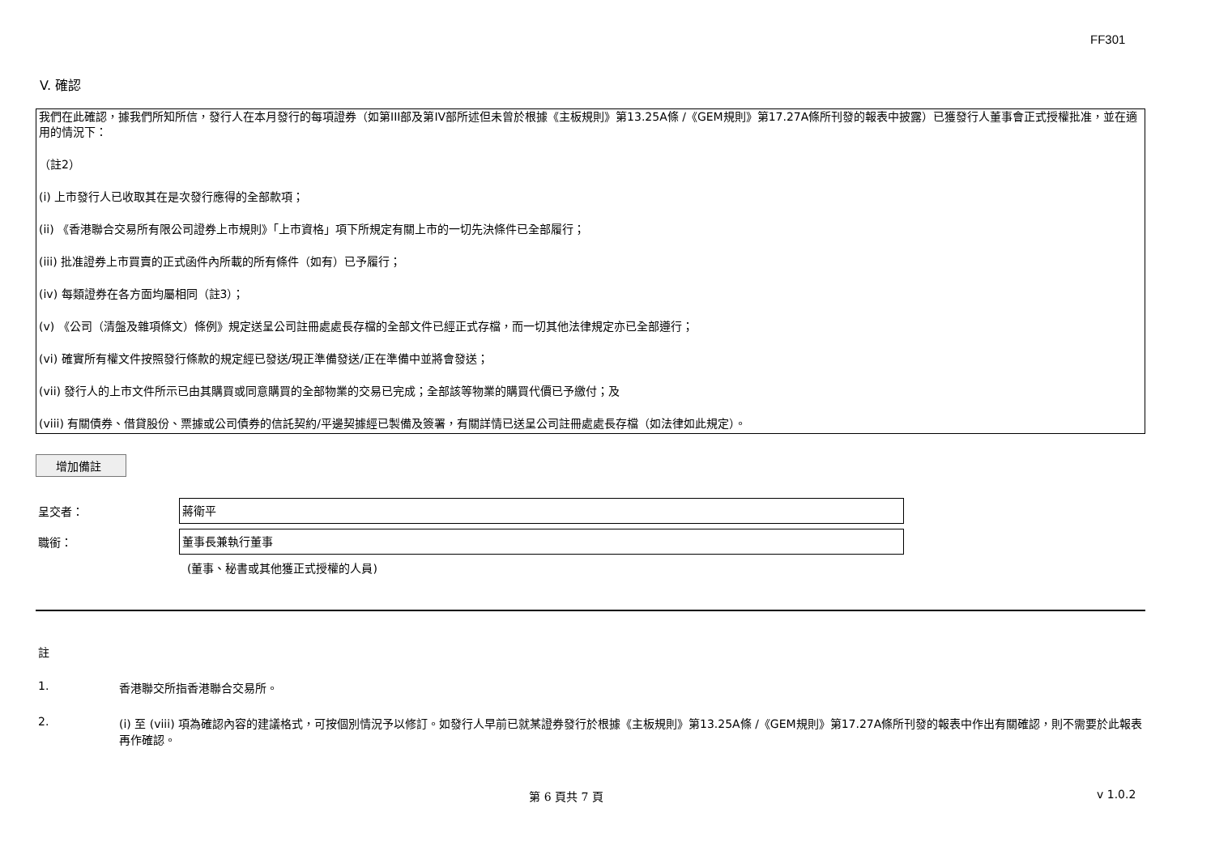FF301
V. 確認
我們在此確認，據我們所知所信，發行人在本月發行的每項證券（如第III部及第IV部所述但未曾於根據《主板規則》第13.25A條 /《GEM規則》第17.27A條所刊發的報表中披露）已獲發行人董事會正式授權批准，並在適用的情況下：
（註2）
(i) 上市發行人已收取其在是次發行應得的全部款項；
(ii) 《香港聯合交易所有限公司證券上市規則》「上市資格」項下所規定有關上市的一切先決條件已全部履行；
(iii) 批准證券上市買賣的正式函件內所載的所有條件（如有）已予履行；
(iv) 每類證券在各方面均屬相同（註3）；
(v) 《公司（清盤及雜項條文）條例》規定送呈公司註冊處處長存檔的全部文件已經正式存檔，而一切其他法律規定亦已全部遵行；
(vi) 確實所有權文件按照發行條款的規定經已發送/現正準備發送/正在準備中並將會發送；
(vii) 發行人的上市文件所示已由其購買或同意購買的全部物業的交易已完成；全部該等物業的購買代價已予繳付；及
(viii) 有關債券、借貸股份、票據或公司債券的信託契約/平邊契據經已製備及簽署，有關詳情已送呈公司註冊處處長存檔（如法律如此規定）。
增加備註
呈交者：
蔣衛平
職銜：
董事長兼執行董事
(董事、秘書或其他獲正式授權的人員)
註
1. 香港聯交所指香港聯合交易所。
2. (i) 至 (viii) 項為確認內容的建議格式，可按個別情況予以修訂。如發行人早前已就某證券發行於根據《主板規則》第13.25A條 /《GEM規則》第17.27A條所刊發的報表中作出有關確認，則不需要於此報表再作確認。
第 6 頁共 7 頁 v 1.0.2